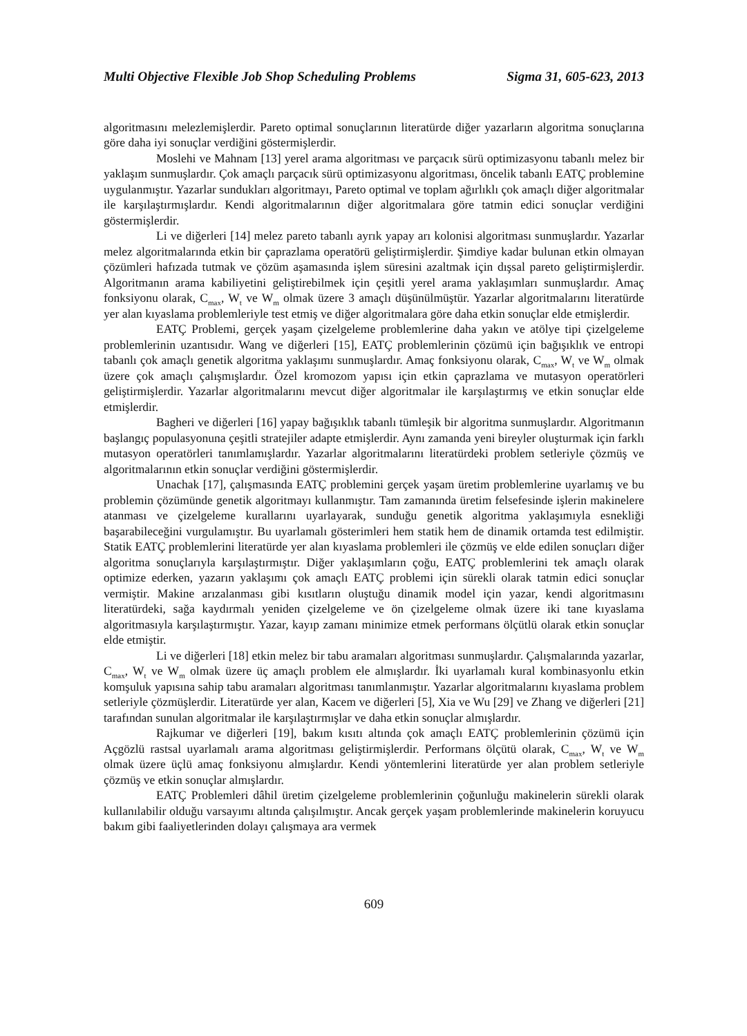Multi Objective Flexible Job Shop Scheduling Problems Sigma 31, 605-623, 2013
algoritmasını melezlemişlerdir. Pareto optimal sonuçlarının literatürde diğer yazarların algoritma sonuçlarına göre daha iyi sonuçlar verdiğini göstermişlerdir.
Moslehi ve Mahnam [13] yerel arama algoritması ve parçacık sürü optimizasyonu tabanlı melez bir yaklaşım sunmuşlardır. Çok amaçlı parçacık sürü optimizasyonu algoritması, öncelik tabanlı EATÇ problemine uygulanmıştır. Yazarlar sundukları algoritmayı, Pareto optimal ve toplam ağırlıklı çok amaçlı diğer algoritmalar ile karşılaştırmışlardır. Kendi algoritmalarının diğer algoritmalara göre tatmin edici sonuçlar verdiğini göstermişlerdir.
Li ve diğerleri [14] melez pareto tabanlı ayrık yapay arı kolonisi algoritması sunmuşlardır. Yazarlar melez algoritmalarında etkin bir çaprazlama operatörü geliştirmişlerdir. Şimdiye kadar bulunan etkin olmayan çözümleri hafızada tutmak ve çözüm aşamasında işlem süresini azaltmak için dışsal pareto geliştirmişlerdir. Algoritmanın arama kabiliyetini geliştirebilmek için çeşitli yerel arama yaklaşımları sunmuşlardır. Amaç fonksiyonu olarak, C<sub>max</sub>, W<sub>t</sub> ve W<sub>m</sub> olmak üzere 3 amaçlı düşünülmüştür. Yazarlar algoritmalarını literatürde yer alan kıyaslama problemleriyle test etmiş ve diğer algoritmalara göre daha etkin sonuçlar elde etmişlerdir.
EATÇ Problemi, gerçek yaşam çizelgeleme problemlerine daha yakın ve atölye tipi çizelgeleme problemlerinin uzantısıdır. Wang ve diğerleri [15], EATÇ problemlerinin çözümü için bağışıklık ve entropi tabanlı çok amaçlı genetik algoritma yaklaşımı sunmuşlardır. Amaç fonksiyonu olarak, C<sub>max</sub>, W<sub>t</sub> ve W<sub>m</sub> olmak üzere çok amaçlı çalışmışlardır. Özel kromozom yapısı için etkin çaprazlama ve mutasyon operatörleri geliştirmişlerdir. Yazarlar algoritmalarını mevcut diğer algoritmalar ile karşılaştırmış ve etkin sonuçlar elde etmişlerdir.
Bagheri ve diğerleri [16] yapay bağışıklık tabanlı tümleşik bir algoritma sunmuşlardır. Algoritmanın başlangıç populasyonuna çeşitli stratejiler adapte etmişlerdir. Aynı zamanda yeni bireyler oluşturmak için farklı mutasyon operatörleri tanımlamışlardır. Yazarlar algoritmalarını literatürdeki problem setleriyle çözmüş ve algoritmalarının etkin sonuçlar verdiğini göstermişlerdir.
Unachak [17], çalışmasında EATÇ problemini gerçek yaşam üretim problemlerine uyarlamış ve bu problemin çözümünde genetik algoritmayı kullanmıştır. Tam zamanında üretim felsefesinde işlerin makinelere atanması ve çizelgeleme kurallarını uyarlayarak, sunduğu genetik algoritma yaklaşımıyla esnekliği başarabileceğini vurgulamıştır. Bu uyarlamalı gösterimleri hem statik hem de dinamik ortamda test edilmiştir. Statik EATÇ problemlerini literatürde yer alan kıyaslama problemleri ile çözmüş ve elde edilen sonuçları diğer algoritma sonuçlarıyla karşılaştırmıştır. Diğer yaklaşımların çoğu, EATÇ problemlerini tek amaçlı olarak optimize ederken, yazarın yaklaşımı çok amaçlı EATÇ problemi için sürekli olarak tatmin edici sonuçlar vermiştir. Makine arızalanması gibi kısıtların oluştuğu dinamik model için yazar, kendi algoritmasını literatürdeki, sağa kaydırmalı yeniden çizelgeleme ve ön çizelgeleme olmak üzere iki tane kıyaslama algoritmasıyla karşılaştırmıştır. Yazar, kayıp zamanı minimize etmek performans ölçütlü olarak etkin sonuçlar elde etmiştir.
Li ve diğerleri [18] etkin melez bir tabu aramaları algoritması sunmuşlardır. Çalışmalarında yazarlar, C<sub>max</sub>, W<sub>t</sub> ve W<sub>m</sub> olmak üzere üç amaçlı problem ele almışlardır. İki uyarlamalı kural kombinasyonlu etkin komşuluk yapısına sahip tabu aramaları algoritması tanımlanmıştır. Yazarlar algoritmalarını kıyaslama problem setleriyle çözmüşlerdir. Literatürde yer alan, Kacem ve diğerleri [5], Xia ve Wu [29] ve Zhang ve diğerleri [21] tarafından sunulan algoritmalar ile karşılaştırmışlar ve daha etkin sonuçlar almışlardır.
Rajkumar ve diğerleri [19], bakım kısıtı altında çok amaçlı EATÇ problemlerinin çözümü için Açgözlü rastsal uyarlamalı arama algoritması geliştirmişlerdir. Performans ölçütü olarak, C<sub>max</sub>, W<sub>t</sub> ve W<sub>m</sub> olmak üzere üçlü amaç fonksiyonu almışlardır. Kendi yöntemlerini literatürde yer alan problem setleriyle çözmüş ve etkin sonuçlar almışlardır.
EATÇ Problemleri dâhil üretim çizelgeleme problemlerinin çoğunluğu makinelerin sürekli olarak kullanılabilir olduğu varsayımı altında çalışılmıştır. Ancak gerçek yaşam problemlerinde makinelerin koruyucu bakım gibi faaliyetlerinden dolayı çalışmaya ara vermek
609